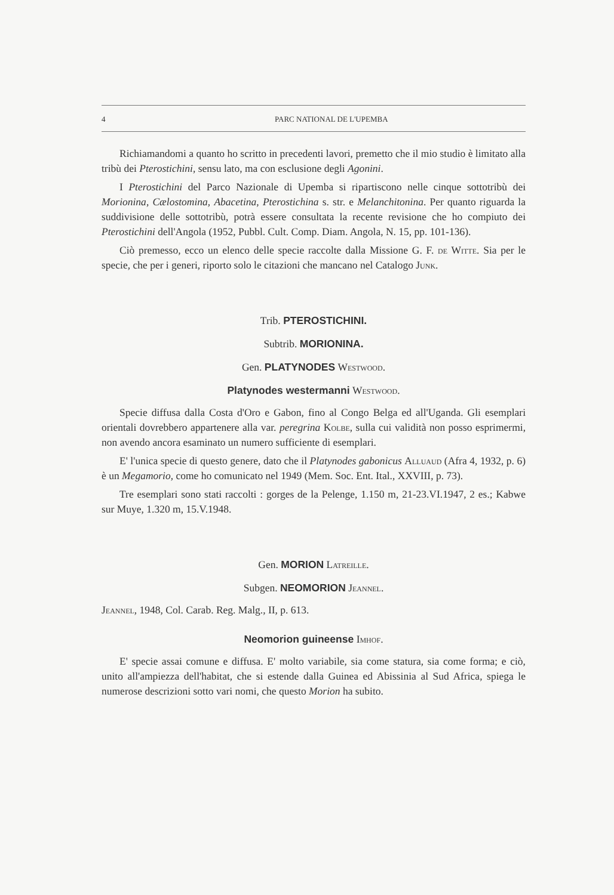4 PARC NATIONAL DE L'UPEMBA
Richiamandomi a quanto ho scritto in precedenti lavori, premetto che il mio studio è limitato alla tribù dei Pterostichini, sensu lato, ma con esclusione degli Agonini.
I Pterostichini del Parco Nazionale di Upemba si ripartiscono nelle cinque sottotribù dei Morionina, Cælostomina, Abacetina, Pterostichina s. str. e Melanchitonina. Per quanto riguarda la suddivisione delle sottotribù, potrà essere consultata la recente revisione che ho compiuto dei Pterostichini dell'Angola (1952, Pubbl. Cult. Comp. Diam. Angola, N. 15, pp. 101-136).
Ciò premesso, ecco un elenco delle specie raccolte dalla Missione G. F. de Witte. Sia per le specie, che per i generi, riporto solo le citazioni che mancano nel Catalogo Junk.
Trib. PTEROSTICHINI.
Subtrib. MORIONINA.
Gen. PLATYNODES Westwood.
Platynodes westermanni Westwood.
Specie diffusa dalla Costa d'Oro e Gabon, fino al Congo Belga ed all'Uganda. Gli esemplari orientali dovrebbero appartenere alla var. peregrina Kolbe, sulla cui validità non posso esprimermi, non avendo ancora esaminato un numero sufficiente di esemplari.
E' l'unica specie di questo genere, dato che il Platynodes gabonicus Alluaud (Afra 4, 1932, p. 6) è un Megamorio, come ho comunicato nel 1949 (Mem. Soc. Ent. Ital., XXVIII, p. 73).
Tre esemplari sono stati raccolti : gorges de la Pelenge, 1.150 m, 21-23.VI.1947, 2 es.; Kabwe sur Muye, 1.320 m, 15.V.1948.
Gen. MORION Latreille.
Subgen. NEOMORION Jeannel.
Jeannel, 1948, Col. Carab. Reg. Malg., II, p. 613.
Neomorion guineense Imhof.
E' specie assai comune e diffusa. E' molto variabile, sia come statura, sia come forma; e ciò, unito all'ampiezza dell'habitat, che si estende dalla Guinea ed Abissinia al Sud Africa, spiega le numerose descrizioni sotto vari nomi, che questo Morion ha subito.